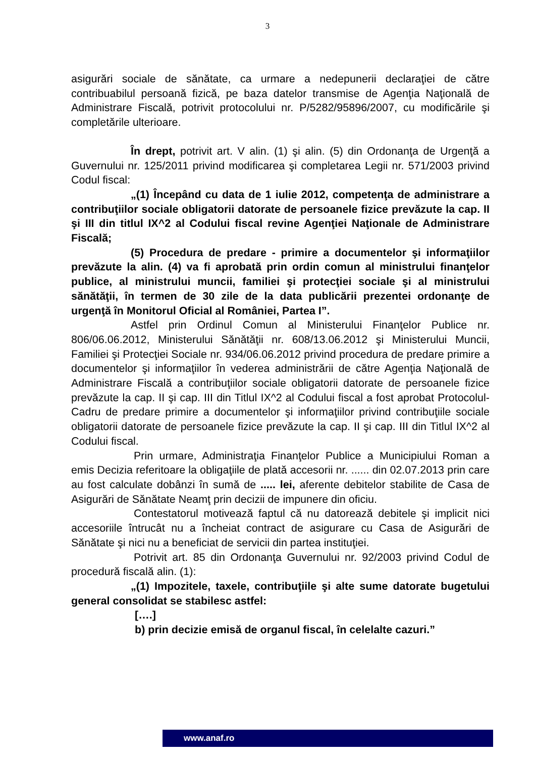3
asigurări sociale de sănătate, ca urmare a nedepunerii declaraţiei de către contribuabilul persoană fizică, pe baza datelor transmise de Agenţia Naţională de Administrare Fiscală, potrivit protocolului nr. P/5282/95896/2007, cu modificările şi completările ulterioare.
În drept, potrivit art. V alin. (1) şi alin. (5) din Ordonanţa de Urgenţă a Guvernului nr. 125/2011 privind modificarea şi completarea Legii nr. 571/2003 privind Codul fiscal:
„(1) Începând cu data de 1 iulie 2012, competenţa de administrare a contribuţiilor sociale obligatorii datorate de persoanele fizice prevăzute la cap. II şi III din titlul IX^2 al Codului fiscal revine Agenţiei Naţionale de Administrare Fiscală;
(5) Procedura de predare - primire a documentelor şi informaţiilor prevăzute la alin. (4) va fi aprobată prin ordin comun al ministrului finanţelor publice, al ministrului muncii, familiei şi protecţiei sociale şi al ministrului sănătăţii, în termen de 30 zile de la data publicării prezentei ordonanţe de urgenţă în Monitorul Oficial al României, Partea I”.
Astfel prin Ordinul Comun al Ministerului Finanţelor Publice nr. 806/06.06.2012, Ministerului Sănătăţii nr. 608/13.06.2012 şi Ministerului Muncii, Familiei şi Protecţiei Sociale nr. 934/06.06.2012 privind procedura de predare primire a documentelor şi informaţiilor în vederea administrării de către Agenţia Naţională de Administrare Fiscală a contribuţiilor sociale obligatorii datorate de persoanele fizice prevăzute la cap. II şi cap. III din Titlul IX^2 al Codului fiscal a fost aprobat Protocolul-Cadru de predare primire a documentelor şi informaţiilor privind contribuţiile sociale obligatorii datorate de persoanele fizice prevăzute la cap. II şi cap. III din Titlul IX^2 al Codului fiscal.
Prin urmare, Administraţia Finanţelor Publice a Municipiului Roman a emis Decizia referitoare la obligaţiile de plată accesorii nr. ...... din 02.07.2013 prin care au fost calculate dobânzi în sumă de ..... lei, aferente debitelor stabilite de Casa de Asigurări de Sănătate Neamţ prin decizii de impunere din oficiu.
Contestatorul motivează faptul că nu datorează debitele şi implicit nici accesoriile întrucât nu a încheiat contract de asigurare cu Casa de Asigurări de Sănătate şi nici nu a beneficiat de servicii din partea instituţiei.
Potrivit art. 85 din Ordonanţa Guvernului nr. 92/2003 privind Codul de procedură fiscală alin. (1):
„(1) Impozitele, taxele, contribuţiile şi alte sume datorate bugetului general consolidat se stabilesc astfel:
[….]
b) prin decizie emisă de organul fiscal, în celelalte cazuri.”
www.anaf.ro